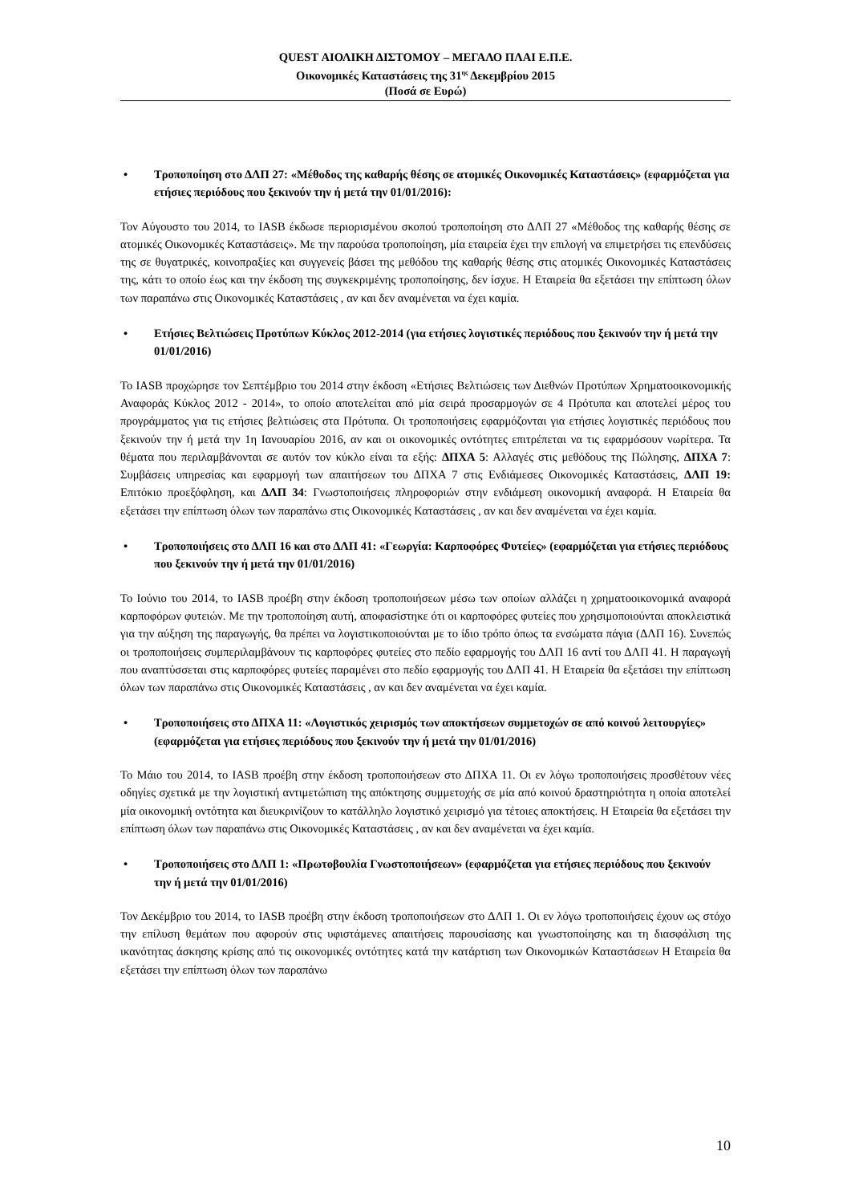QUEST ΑΙΟΛΙΚΗ ΔΙΣΤΟΜΟΥ – ΜΕΓΑΛΟ ΠΛΑΙ Ε.Π.Ε.
Οικονομικές Καταστάσεις της 31<sup>ης</sup> Δεκεμβρίου 2015
(Ποσά σε Ευρώ)
• Τροποποίηση στο ΔΛΠ 27: «Μέθοδος της καθαρής θέσης σε ατομικές Οικονομικές Καταστάσεις» (εφαρμόζεται για ετήσιες περιόδους που ξεκινούν την ή μετά την 01/01/2016):
Τον Αύγουστο του 2014, το IASB έκδωσε περιορισμένου σκοπού τροποποίηση στο ΔΛΠ 27 «Μέθοδος της καθαρής θέσης σε ατομικές Οικονομικές Καταστάσεις». Με την παρούσα τροποποίηση, μία εταιρεία έχει την επιλογή να επιμετρήσει τις επενδύσεις της σε θυγατρικές, κοινοπραξίες και συγγενείς βάσει της μεθόδου της καθαρής θέσης στις ατομικές Οικονομικές Καταστάσεις της, κάτι το οποίο έως και την έκδοση της συγκεκριμένης τροποποίησης, δεν ίσχυε. Η Εταιρεία θα εξετάσει την επίπτωση όλων των παραπάνω στις Οικονομικές Καταστάσεις , αν και δεν αναμένεται να έχει καμία.
• Ετήσιες Βελτιώσεις Προτύπων Κύκλος 2012-2014 (για ετήσιες λογιστικές περιόδους που ξεκινούν την ή μετά την 01/01/2016)
Το IASB προχώρησε τον Σεπτέμβριο του 2014 στην έκδοση «Ετήσιες Βελτιώσεις των Διεθνών Προτύπων Χρηματοοικονομικής Αναφοράς Κύκλος 2012 - 2014», το οποίο αποτελείται από μία σειρά προσαρμογών σε 4 Πρότυπα και αποτελεί μέρος του προγράμματος για τις ετήσιες βελτιώσεις στα Πρότυπα. Οι τροποποιήσεις εφαρμόζονται για ετήσιες λογιστικές περιόδους που ξεκινούν την ή μετά την 1η Ιανουαρίου 2016, αν και οι οικονομικές οντότητες επιτρέπεται να τις εφαρμόσουν νωρίτερα. Τα θέματα που περιλαμβάνονται σε αυτόν τον κύκλο είναι τα εξής: ΔΠΧΑ 5: Αλλαγές στις μεθόδους της Πώλησης, ΔΠΧΑ 7: Συμβάσεις υπηρεσίας και εφαρμογή των απαιτήσεων του ΔΠΧΑ 7 στις Ενδιάμεσες Οικονομικές Καταστάσεις, ΔΛΠ 19: Επιτόκιο προεξόφληση, και ΔΛΠ 34: Γνωστοποιήσεις πληροφοριών στην ενδιάμεση οικονομική αναφορά. Η Εταιρεία θα εξετάσει την επίπτωση όλων των παραπάνω στις Οικονομικές Καταστάσεις , αν και δεν αναμένεται να έχει καμία.
• Τροποποιήσεις στο ΔΛΠ 16 και στο ΔΛΠ 41: «Γεωργία: Καρποφόρες Φυτείες» (εφαρμόζεται για ετήσιες περιόδους που ξεκινούν την ή μετά την 01/01/2016)
Το Ιούνιο του 2014, το IASB προέβη στην έκδοση τροποποιήσεων μέσω των οποίων αλλάζει η χρηματοοικονομικά αναφορά καρποφόρων φυτειών. Με την τροποποίηση αυτή, αποφασίστηκε ότι οι καρποφόρες φυτείες που χρησιμοποιούνται αποκλειστικά για την αύξηση της παραγωγής, θα πρέπει να λογιστικοποιούνται με το ίδιο τρόπο όπως τα ενσώματα πάγια (ΔΛΠ 16). Συνεπώς οι τροποποιήσεις συμπεριλαμβάνουν τις καρποφόρες φυτείες στο πεδίο εφαρμογής του ΔΛΠ 16 αντί του ΔΛΠ 41. Η παραγωγή που αναπτύσσεται στις καρποφόρες φυτείες παραμένει στο πεδίο εφαρμογής του ΔΛΠ 41. Η Εταιρεία θα εξετάσει την επίπτωση όλων των παραπάνω στις Οικονομικές Καταστάσεις , αν και δεν αναμένεται να έχει καμία.
• Τροποποιήσεις στο ΔΠΧΑ 11: «Λογιστικός χειρισμός των αποκτήσεων συμμετοχών σε από κοινού λειτουργίες» (εφαρμόζεται για ετήσιες περιόδους που ξεκινούν την ή μετά την 01/01/2016)
Το Μάιο του 2014, το IASB προέβη στην έκδοση τροποποιήσεων στο ΔΠΧΑ 11. Οι εν λόγω τροποποιήσεις προσθέτουν νέες οδηγίες σχετικά με την λογιστική αντιμετώπιση της απόκτησης συμμετοχής σε μία από κοινού δραστηριότητα η οποία αποτελεί μία οικονομική οντότητα και διευκρινίζουν το κατάλληλο λογιστικό χειρισμό για τέτοιες αποκτήσεις. Η Εταιρεία θα εξετάσει την επίπτωση όλων των παραπάνω στις Οικονομικές Καταστάσεις , αν και δεν αναμένεται να έχει καμία.
• Τροποποιήσεις στο ΔΛΠ 1: «Πρωτοβουλία Γνωστοποιήσεων» (εφαρμόζεται για ετήσιες περιόδους που ξεκινούν την ή μετά την 01/01/2016)
Τον Δεκέμβριο του 2014, το IASB προέβη στην έκδοση τροποποιήσεων στο ΔΛΠ 1. Οι εν λόγω τροποποιήσεις έχουν ως στόχο την επίλυση θεμάτων που αφορούν στις υφιστάμενες απαιτήσεις παρουσίασης και γνωστοποίησης και τη διασφάλιση της ικανότητας άσκησης κρίσης από τις οικονομικές οντότητες κατά την κατάρτιση των Οικονομικών Καταστάσεων Η Εταιρεία θα εξετάσει την επίπτωση όλων των παραπάνω
10